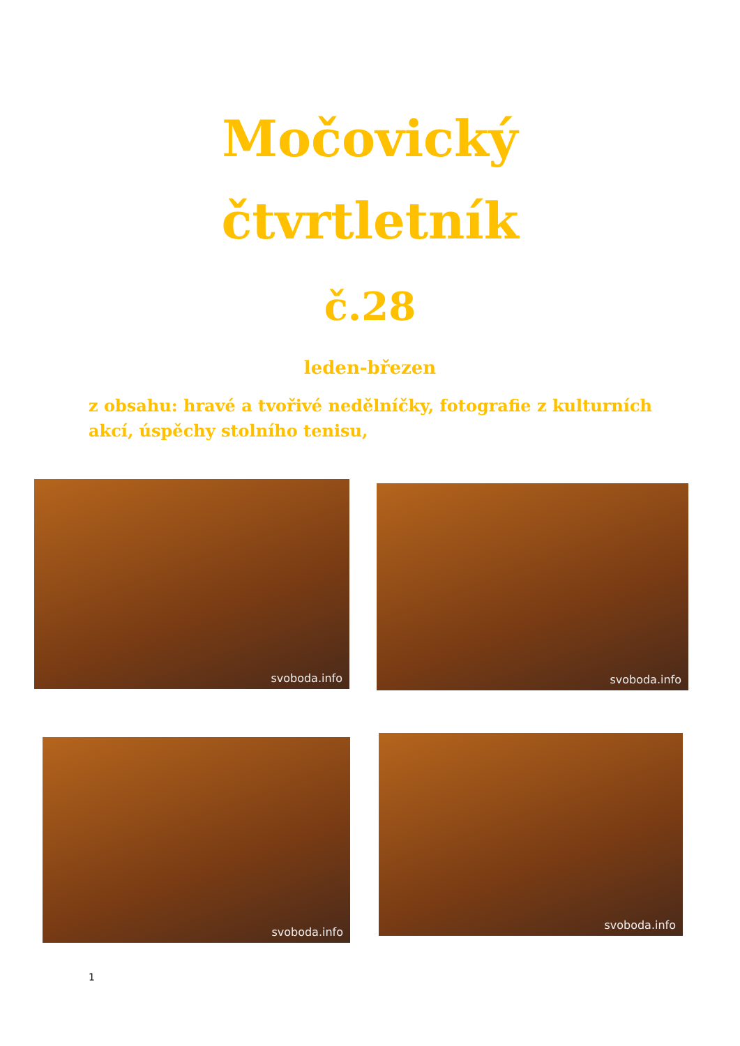Močovický
čtvrtletník
č.28
leden-březen
z obsahu: hravé a tvořivé nedělníčky, fotografie z kulturních akcí, úspěchy stolního tenisu,
svoboda.info svoboda.info
svoboda.info svoboda.info
1